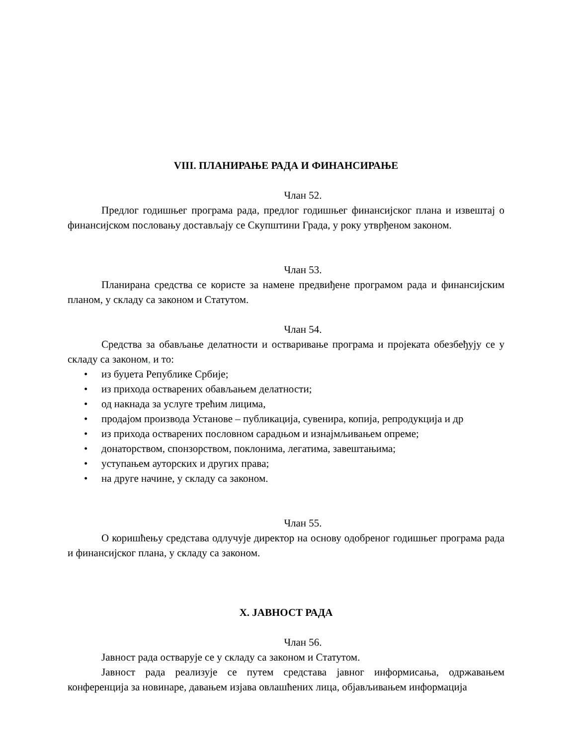VIII. ПЛАНИРАЊЕ РАДА И ФИНАНСИРАЊЕ
Члан 52.
Предлог годишњег програма рада, предлог годишњег финансијског плана и извештај о финансијском пословању достављају се Скупштини Града, у року утврђеном законом.
Члан 53.
Планирана средства се користе за намене предвиђене програмом рада и финансијским планом, у складу са законом и Статутом.
Члан 54.
Средства за обављање делатности и остваривање програма и пројеката обезбеђују се у складу са законом, и то:
• из буџета Републике Србије;
• из прихода остварених обављањем делатности;
• од накнада за услуге трећим лицима,
• продајом производа Установе – публикација, сувенира, копија, репродукција и др
• из прихода остварених пословном сарадњом и изнајмљивањем опреме;
• донаторством, спонзорством, поклонима, легатима, завештањима;
• уступањем ауторских и других права;
• на друге начине, у складу са законом.
Члан 55.
О коришћењу средстава одлучује директор на основу одобреног годишњег програма рада и финансијског плана, у складу са законом.
X. ЈАВНОСТ РАДА
Члан 56.
Јавност рада остварује се у складу са законом и Статутом.
Јавност рада реализује се путем средстава јавног информисања, одржавањем конференција за новинаре, давањем изјава овлашћених лица, објављивањем информација